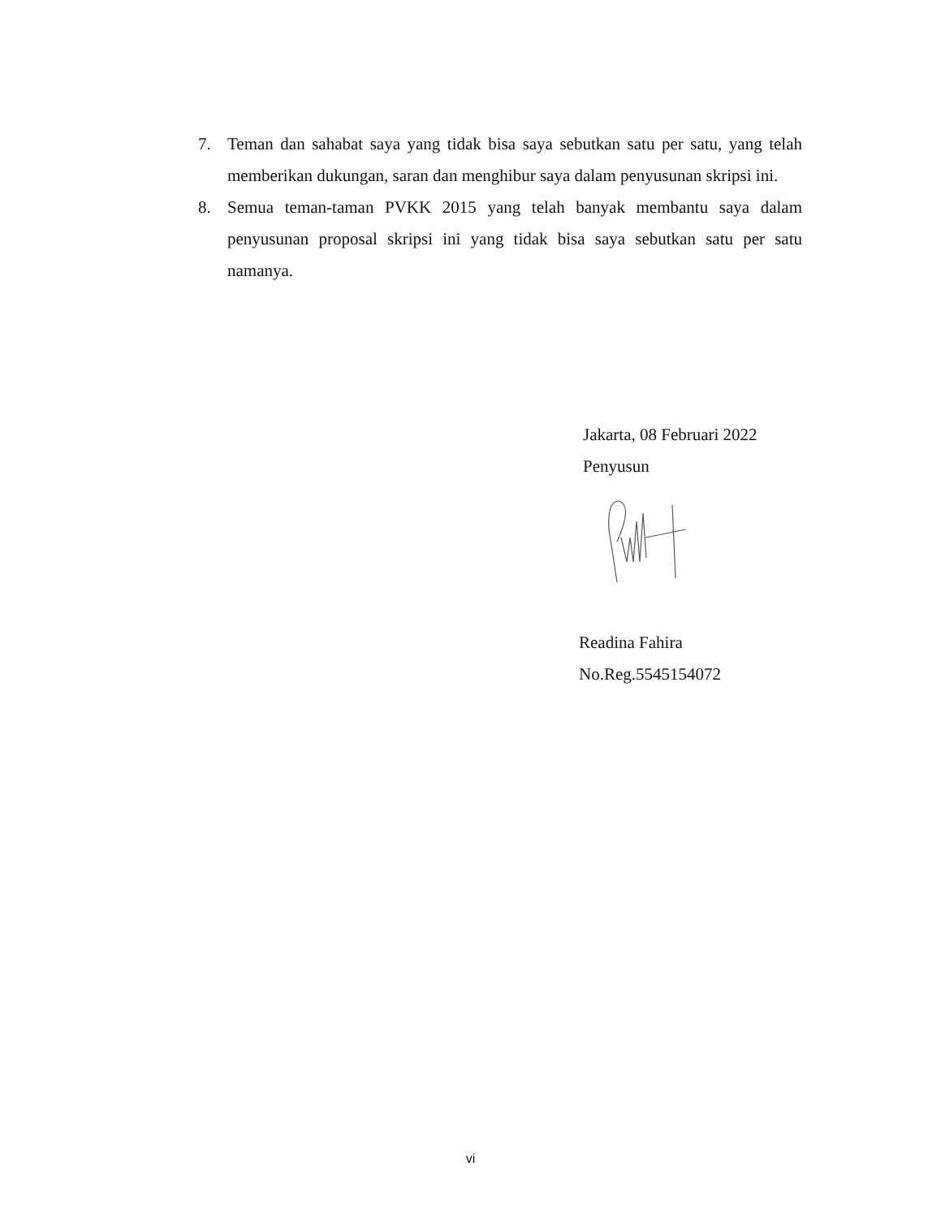7. Teman dan sahabat saya yang tidak bisa saya sebutkan satu per satu, yang telah memberikan dukungan, saran dan menghibur saya dalam penyusunan skripsi ini.
8. Semua teman-taman PVKK 2015 yang telah banyak membantu saya dalam penyusunan proposal skripsi ini yang tidak bisa saya sebutkan satu per satu namanya.
Jakarta, 08 Februari 2022
Penyusun
Readina Fahira
No.Reg.5545154072
vi